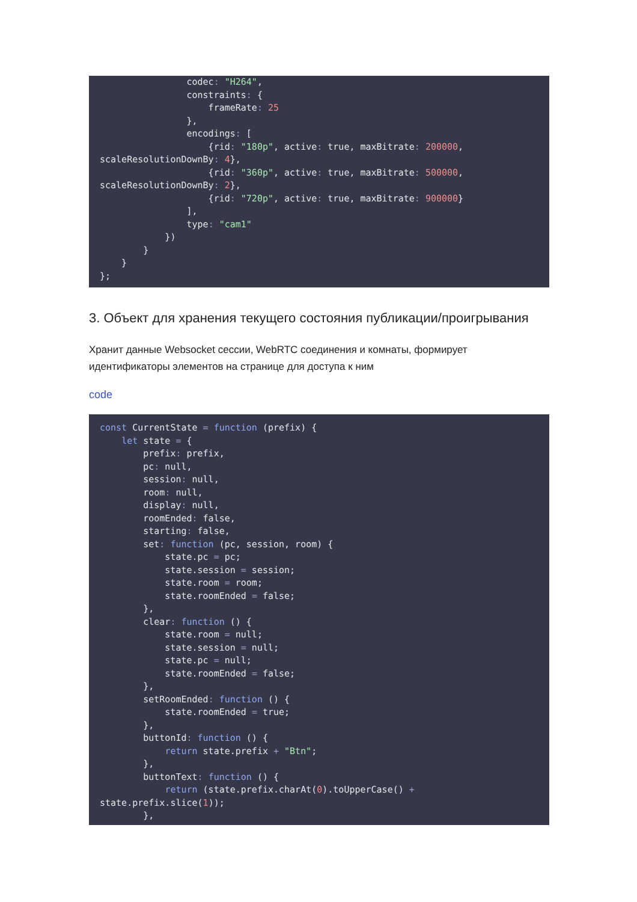codec: "H264",
                constraints: {
                    frameRate: 25
                },
                encodings: [
                    {rid: "180p", active: true, maxBitrate: 200000,
scaleResolutionDownBy: 4},
                    {rid: "360p", active: true, maxBitrate: 500000,
scaleResolutionDownBy: 2},
                    {rid: "720p", active: true, maxBitrate: 900000}
                ],
                type: "cam1"
            })
        }
    }
};
3. Объект для хранения текущего состояния публикации/проигрывания
Хранит данные Websocket сессии, WebRTC соединения и комнаты, формирует идентификаторы элементов на странице для доступа к ним
code
const CurrentState = function (prefix) {
    let state = {
        prefix: prefix,
        pc: null,
        session: null,
        room: null,
        display: null,
        roomEnded: false,
        starting: false,
        set: function (pc, session, room) {
            state.pc = pc;
            state.session = session;
            state.room = room;
            state.roomEnded = false;
        },
        clear: function () {
            state.room = null;
            state.session = null;
            state.pc = null;
            state.roomEnded = false;
        },
        setRoomEnded: function () {
            state.roomEnded = true;
        },
        buttonId: function () {
            return state.prefix + "Btn";
        },
        buttonText: function () {
            return (state.prefix.charAt(0).toUpperCase() +
state.prefix.slice(1));
        },